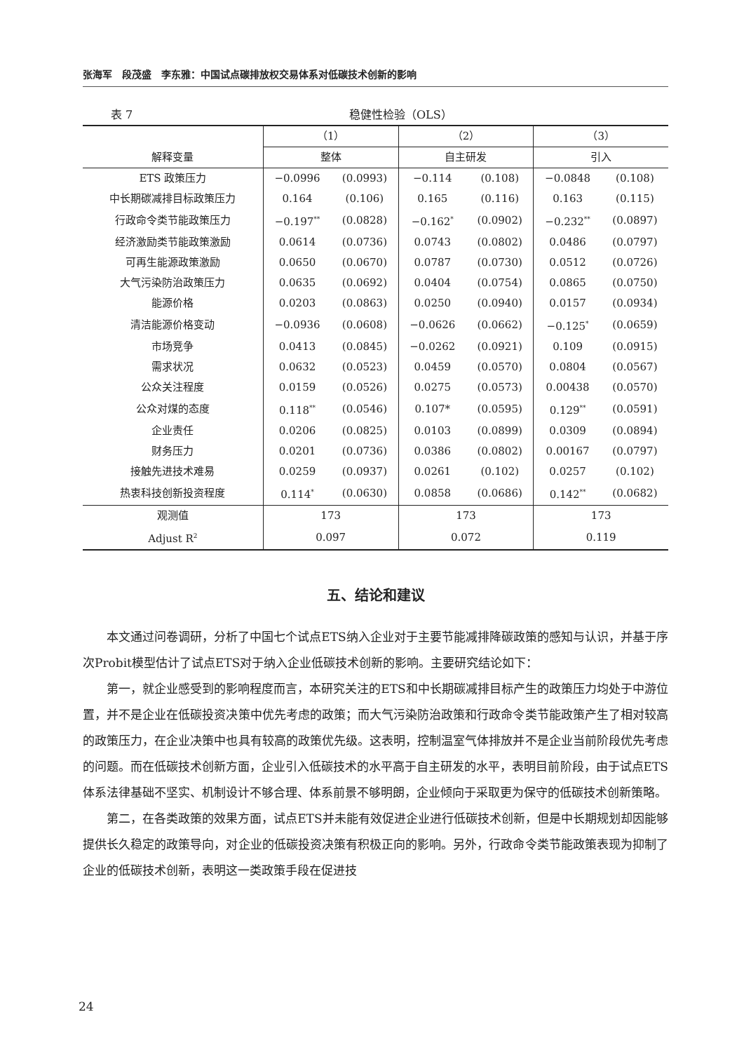张海军　段茂盛　李东雅：中国试点碳排放权交易体系对低碳技术创新的影响
表 7 稳健性检验（OLS）
| | （1） | | （2） | | （3） | |
| --- | --- | --- | --- | --- | --- | --- |
| 解释变量 | 整体 | | 自主研发 | | 引入 | |
| ETS 政策压力 | −0.0996 | (0.0993) | −0.114 | (0.108) | −0.0848 | (0.108) |
| 中长期碳减排目标政策压力 | 0.164 | (0.106) | 0.165 | (0.116) | 0.163 | (0.115) |
| 行政命令类节能政策压力 | −0.197<sup>**</sup> | (0.0828) | −0.162<sup>*</sup> | (0.0902) | −0.232<sup>**</sup> | (0.0897) |
| 经济激励类节能政策激励 | 0.0614 | (0.0736) | 0.0743 | (0.0802) | 0.0486 | (0.0797) |
| 可再生能源政策激励 | 0.0650 | (0.0670) | 0.0787 | (0.0730) | 0.0512 | (0.0726) |
| 大气污染防治政策压力 | 0.0635 | (0.0692) | 0.0404 | (0.0754) | 0.0865 | (0.0750) |
| 能源价格 | 0.0203 | (0.0863) | 0.0250 | (0.0940) | 0.0157 | (0.0934) |
| 清洁能源价格变动 | −0.0936 | (0.0608) | −0.0626 | (0.0662) | −0.125<sup>*</sup> | (0.0659) |
| 市场竞争 | 0.0413 | (0.0845) | −0.0262 | (0.0921) | 0.109 | (0.0915) |
| 需求状况 | 0.0632 | (0.0523) | 0.0459 | (0.0570) | 0.0804 | (0.0567) |
| 公众关注程度 | 0.0159 | (0.0526) | 0.0275 | (0.0573) | 0.00438 | (0.0570) |
| 公众对煤的态度 | 0.118<sup>**</sup> | (0.0546) | 0.107* | (0.0595) | 0.129<sup>**</sup> | (0.0591) |
| 企业责任 | 0.0206 | (0.0825) | 0.0103 | (0.0899) | 0.0309 | (0.0894) |
| 财务压力 | 0.0201 | (0.0736) | 0.0386 | (0.0802) | 0.00167 | (0.0797) |
| 接触先进技术难易 | 0.0259 | (0.0937) | 0.0261 | (0.102) | 0.0257 | (0.102) |
| 热衷科技创新投资程度 | 0.114<sup>*</sup> | (0.0630) | 0.0858 | (0.0686) | 0.142<sup>**</sup> | (0.0682) |
| 观测值 | 173 | | 173 | | 173 | |
| Adjust R<sup>2</sup> | 0.097 | | 0.072 | | 0.119 | |
五、结论和建议
本文通过问卷调研，分析了中国七个试点ETS纳入企业对于主要节能减排降碳政策的感知与认识，并基于序次Probit模型估计了试点ETS对于纳入企业低碳技术创新的影响。主要研究结论如下：
第一，就企业感受到的影响程度而言，本研究关注的ETS和中长期碳减排目标产生的政策压力均处于中游位置，并不是企业在低碳投资决策中优先考虑的政策；而大气污染防治政策和行政命令类节能政策产生了相对较高的政策压力，在企业决策中也具有较高的政策优先级。这表明，控制温室气体排放并不是企业当前阶段优先考虑的问题。而在低碳技术创新方面，企业引入低碳技术的水平高于自主研发的水平，表明目前阶段，由于试点ETS体系法律基础不坚实、机制设计不够合理、体系前景不够明朗，企业倾向于采取更为保守的低碳技术创新策略。
第二，在各类政策的效果方面，试点ETS并未能有效促进企业进行低碳技术创新，但是中长期规划却因能够提供长久稳定的政策导向，对企业的低碳投资决策有积极正向的影响。另外，行政命令类节能政策表现为抑制了企业的低碳技术创新，表明这一类政策手段在促进技
24